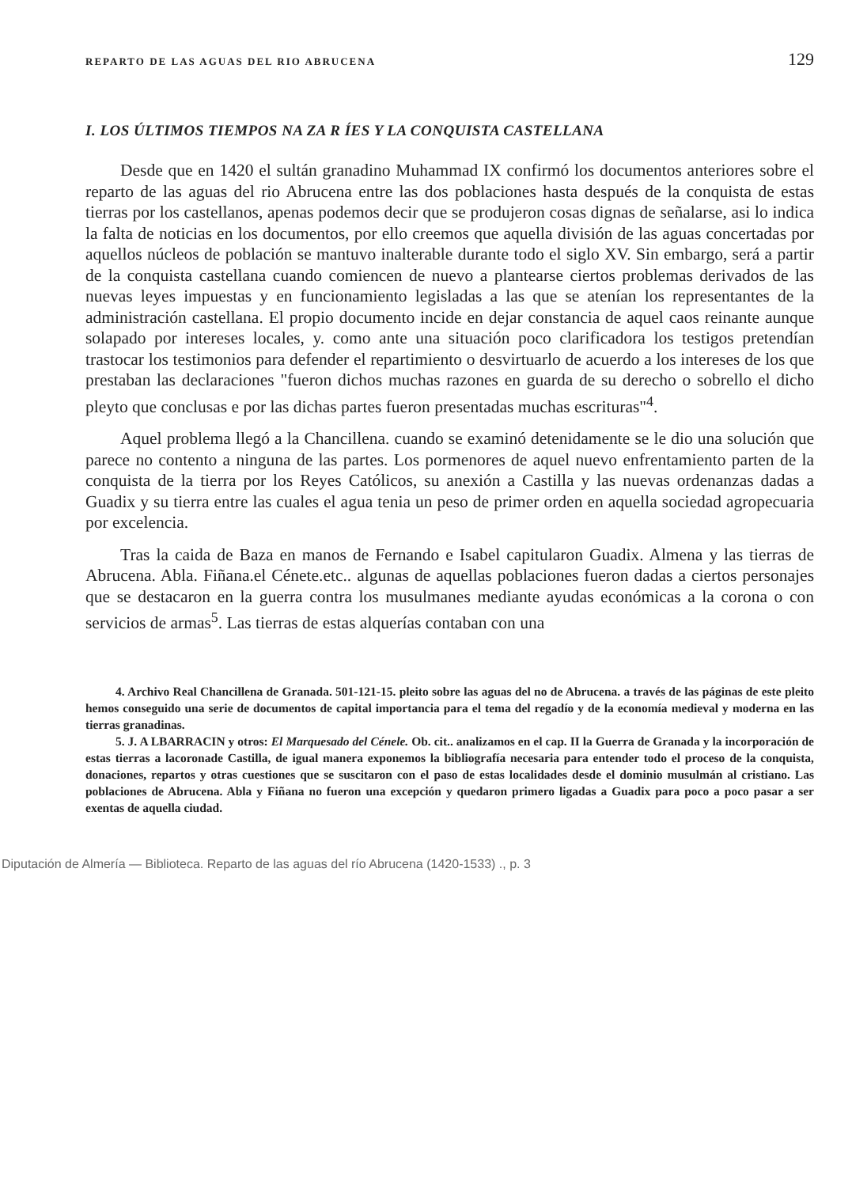REPARTO DE LAS AGUAS DEL RIO ABRUCENA 129
I. LOS ÚLTIMOS TIEMPOS NA ZA R ÍES Y LA CONQUISTA CASTELLANA
Desde que en 1420 el sultán granadino Muhammad IX confirmó los documentos anteriores sobre el reparto de las aguas del rio Abrucena entre las dos poblaciones hasta después de la conquista de estas tierras por los castellanos, apenas podemos decir que se produjeron cosas dignas de señalarse, asi lo indica la falta de noticias en los documentos, por ello creemos que aquella división de las aguas concertadas por aquellos núcleos de población se mantuvo inalterable durante todo el siglo XV. Sin embargo, será a partir de la conquista castellana cuando comiencen de nuevo a plantearse ciertos problemas derivados de las nuevas leyes impuestas y en funcionamiento legisladas a las que se atenían los representantes de la administración castellana. El propio documento incide en dejar constancia de aquel caos reinante aunque solapado por intereses locales, y. como ante una situación poco clarificadora los testigos pretendían trastocar los testimonios para defender el repartimiento o desvirtuarlo de acuerdo a los intereses de los que prestaban las declaraciones "fueron dichos muchas razones en guarda de su derecho o sobrello el dicho pleyto que conclusas e por las dichas partes fueron presentadas muchas escrituras"<sup>4</sup>.
Aquel problema llegó a la Chancillena. cuando se examinó detenidamente se le dio una solución que parece no contento a ninguna de las partes. Los pormenores de aquel nuevo enfrentamiento parten de la conquista de la tierra por los Reyes Católicos, su anexión a Castilla y las nuevas ordenanzas dadas a Guadix y su tierra entre las cuales el agua tenia un peso de primer orden en aquella sociedad agropecuaria por excelencia.
Tras la caida de Baza en manos de Fernando e Isabel capitularon Guadix. Almena y las tierras de Abrucena. Abla. Fiñana.el Cénete.etc.. algunas de aquellas poblaciones fueron dadas a ciertos personajes que se destacaron en la guerra contra los musulmanes mediante ayudas económicas a la corona o con servicios de armas<sup>5</sup>. Las tierras de estas alquerías contaban con una
4. Archivo Real Chancillena de Granada. 501-121-15. pleito sobre las aguas del no de Abrucena. a través de las páginas de este pleito hemos conseguido una serie de documentos de capital importancia para el tema del regadío y de la economía medieval y moderna en las tierras granadinas.
5. J. A LBARRACIN y otros: El Marquesado del Cénele. Ob. cit.. analizamos en el cap. II la Guerra de Granada y la incorporación de estas tierras a lacoronade Castilla, de igual manera exponemos la bibliografía necesaria para entender todo el proceso de la conquista, donaciones, repartos y otras cuestiones que se suscitaron con el paso de estas localidades desde el dominio musulmán al cristiano. Las poblaciones de Abrucena. Abla y Fiñana no fueron una excepción y quedaron primero ligadas a Guadix para poco a poco pasar a ser exentas de aquella ciudad.
Diputación de Almería — Biblioteca. Reparto de las aguas del río Abrucena (1420-1533) ., p. 3